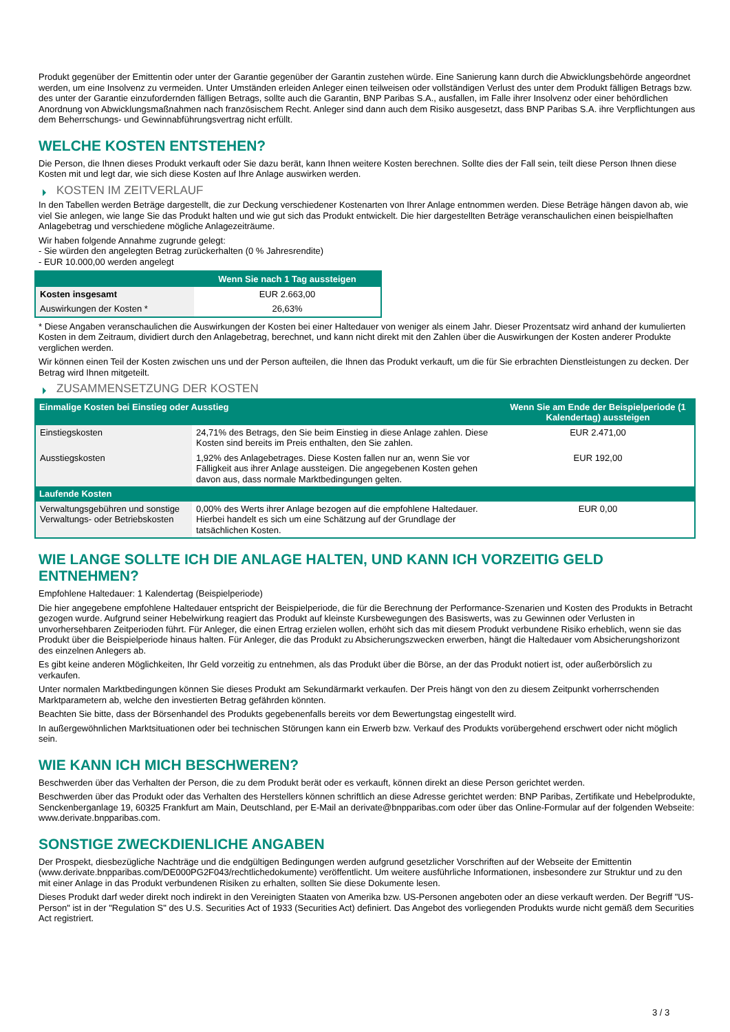Produkt gegenüber der Emittentin oder unter der Garantie gegenüber der Garantin zustehen würde. Eine Sanierung kann durch die Abwicklungsbehörde angeordnet werden, um eine Insolvenz zu vermeiden. Unter Umständen erleiden Anleger einen teilweisen oder vollständigen Verlust des unter dem Produkt fälligen Betrags bzw. des unter der Garantie einzufordernden fälligen Betrags, sollte auch die Garantin, BNP Paribas S.A., ausfallen, im Falle ihrer Insolvenz oder einer behördlichen Anordnung von Abwicklungsmaßnahmen nach französischem Recht. Anleger sind dann auch dem Risiko ausgesetzt, dass BNP Paribas S.A. ihre Verpflichtungen aus dem Beherrschungs- und Gewinnabführungsvertrag nicht erfüllt.
WELCHE KOSTEN ENTSTEHEN?
Die Person, die Ihnen dieses Produkt verkauft oder Sie dazu berät, kann Ihnen weitere Kosten berechnen. Sollte dies der Fall sein, teilt diese Person Ihnen diese Kosten mit und legt dar, wie sich diese Kosten auf Ihre Anlage auswirken werden.
KOSTEN IM ZEITVERLAUF
In den Tabellen werden Beträge dargestellt, die zur Deckung verschiedener Kostenarten von Ihrer Anlage entnommen werden. Diese Beträge hängen davon ab, wie viel Sie anlegen, wie lange Sie das Produkt halten und wie gut sich das Produkt entwickelt. Die hier dargestellten Beträge veranschaulichen einen beispielhaften Anlagebetrag und verschiedene mögliche Anlagezeiträume.
Wir haben folgende Annahme zugrunde gelegt:
- Sie würden den angelegten Betrag zurückerhalten (0 % Jahresrendite)
- EUR 10.000,00 werden angelegt
| | Wenn Sie nach 1 Tag aussteigen |
| --- | --- |
| Kosten insgesamt | EUR 2.663,00 |
| Auswirkungen der Kosten * | 26,63% |
* Diese Angaben veranschaulichen die Auswirkungen der Kosten bei einer Haltedauer von weniger als einem Jahr. Dieser Prozentsatz wird anhand der kumulierten Kosten in dem Zeitraum, dividiert durch den Anlagebetrag, berechnet, und kann nicht direkt mit den Zahlen über die Auswirkungen der Kosten anderer Produkte verglichen werden.
Wir können einen Teil der Kosten zwischen uns und der Person aufteilen, die Ihnen das Produkt verkauft, um die für Sie erbrachten Dienstleistungen zu decken. Der Betrag wird Ihnen mitgeteilt.
ZUSAMMENSETZUNG DER KOSTEN
| Einmalige Kosten bei Einstieg oder Ausstieg | | Wenn Sie am Ende der Beispielperiode (1 Kalendertag) aussteigen |
| --- | --- | --- |
| Einstiegskosten | 24,71% des Betrags, den Sie beim Einstieg in diese Anlage zahlen. Diese Kosten sind bereits im Preis enthalten, den Sie zahlen. | EUR 2.471,00 |
| Ausstiegskosten | 1,92% des Anlagebetrages. Diese Kosten fallen nur an, wenn Sie vor Fälligkeit aus ihrer Anlage aussteigen. Die angegebenen Kosten gehen davon aus, dass normale Marktbedingungen gelten. | EUR 192,00 |
| Laufende Kosten | | |
| Verwaltungsgebühren und sonstige Verwaltungs- oder Betriebskosten | 0,00% des Werts ihrer Anlage bezogen auf die empfohlene Haltedauer. Hierbei handelt es sich um eine Schätzung auf der Grundlage der tatsächlichen Kosten. | EUR 0,00 |
WIE LANGE SOLLTE ICH DIE ANLAGE HALTEN, UND KANN ICH VORZEITIG GELD ENTNEHMEN?
Empfohlene Haltedauer: 1 Kalendertag (Beispielperiode)
Die hier angegebene empfohlene Haltedauer entspricht der Beispielperiode, die für die Berechnung der Performance-Szenarien und Kosten des Produkts in Betracht gezogen wurde. Aufgrund seiner Hebelwirkung reagiert das Produkt auf kleinste Kursbewegungen des Basiswerts, was zu Gewinnen oder Verlusten in unvorhersehbaren Zeitperioden führt. Für Anleger, die einen Ertrag erzielen wollen, erhöht sich das mit diesem Produkt verbundene Risiko erheblich, wenn sie das Produkt über die Beispielperiode hinaus halten. Für Anleger, die das Produkt zu Absicherungszwecken erwerben, hängt die Haltedauer vom Absicherungshorizont des einzelnen Anlegers ab.
Es gibt keine anderen Möglichkeiten, Ihr Geld vorzeitig zu entnehmen, als das Produkt über die Börse, an der das Produkt notiert ist, oder außerbörslich zu verkaufen.
Unter normalen Marktbedingungen können Sie dieses Produkt am Sekundärmarkt verkaufen. Der Preis hängt von den zu diesem Zeitpunkt vorherrschenden Marktparametern ab, welche den investierten Betrag gefährden könnten.
Beachten Sie bitte, dass der Börsenhandel des Produkts gegebenenfalls bereits vor dem Bewertungstag eingestellt wird.
In außergewöhnlichen Marktsituationen oder bei technischen Störungen kann ein Erwerb bzw. Verkauf des Produkts vorübergehend erschwert oder nicht möglich sein.
WIE KANN ICH MICH BESCHWEREN?
Beschwerden über das Verhalten der Person, die zu dem Produkt berät oder es verkauft, können direkt an diese Person gerichtet werden.
Beschwerden über das Produkt oder das Verhalten des Herstellers können schriftlich an diese Adresse gerichtet werden: BNP Paribas, Zertifikate und Hebelprodukte, Senckenberganlage 19, 60325 Frankfurt am Main, Deutschland, per E-Mail an derivate@bnpparibas.com oder über das Online-Formular auf der folgenden Webseite: www.derivate.bnpparibas.com.
SONSTIGE ZWECKDIENLICHE ANGABEN
Der Prospekt, diesbezügliche Nachträge und die endgültigen Bedingungen werden aufgrund gesetzlicher Vorschriften auf der Webseite der Emittentin (www.derivate.bnpparibas.com/DE000PG2F043/rechtlichedokumente) veröffentlicht. Um weitere ausführliche Informationen, insbesondere zur Struktur und zu den mit einer Anlage in das Produkt verbundenen Risiken zu erhalten, sollten Sie diese Dokumente lesen.
Dieses Produkt darf weder direkt noch indirekt in den Vereinigten Staaten von Amerika bzw. US-Personen angeboten oder an diese verkauft werden. Der Begriff "US-Person" ist in der "Regulation S" des U.S. Securities Act of 1933 (Securities Act) definiert. Das Angebot des vorliegenden Produkts wurde nicht gemäß dem Securities Act registriert.
3 / 3